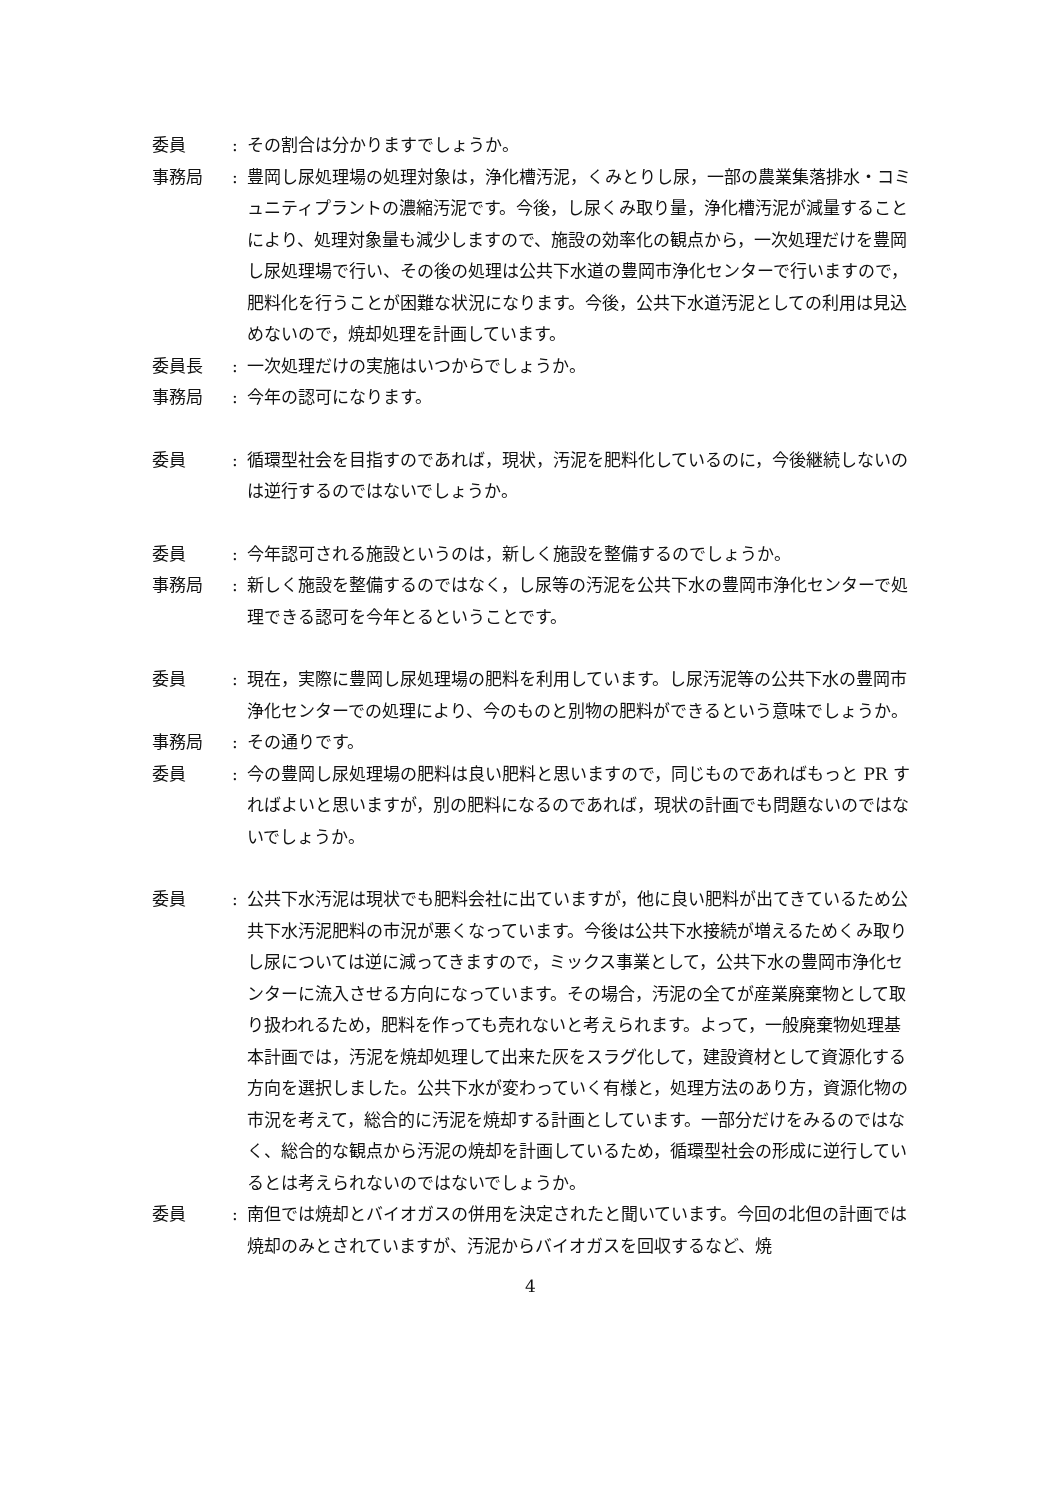委員 : その割合は分かりますでしょうか。
事務局 : 豊岡し尿処理場の処理対象は，浄化槽汚泥，くみとりし尿，一部の農業集落排水・コミュニティプラントの濃縮汚泥です。今後，し尿くみ取り量，浄化槽汚泥が減量することにより、処理対象量も減少しますので、施設の効率化の観点から，一次処理だけを豊岡し尿処理場で行い、その後の処理は公共下水道の豊岡市浄化センターで行いますので，肥料化を行うことが困難な状況になります。今後，公共下水道汚泥としての利用は見込めないので，焼却処理を計画しています。
委員長 : 一次処理だけの実施はいつからでしょうか。
事務局 : 今年の認可になります。
委員 : 循環型社会を目指すのであれば，現状，汚泥を肥料化しているのに，今後継続しないのは逆行するのではないでしょうか。
委員 : 今年認可される施設というのは，新しく施設を整備するのでしょうか。
事務局 : 新しく施設を整備するのではなく，し尿等の汚泥を公共下水の豊岡市浄化センターで処理できる認可を今年とるということです。
委員 : 現在，実際に豊岡し尿処理場の肥料を利用しています。し尿汚泥等の公共下水の豊岡市浄化センターでの処理により、今のものと別物の肥料ができるという意味でしょうか。
事務局 : その通りです。
委員 : 今の豊岡し尿処理場の肥料は良い肥料と思いますので，同じものであればもっと PR すればよいと思いますが，別の肥料になるのであれば，現状の計画でも問題ないのではないでしょうか。
委員 : 公共下水汚泥は現状でも肥料会社に出ていますが，他に良い肥料が出てきているため公共下水汚泥肥料の市況が悪くなっています。今後は公共下水接続が増えるためくみ取りし尿については逆に減ってきますので，ミックス事業として，公共下水の豊岡市浄化センターに流入させる方向になっています。その場合，汚泥の全てが産業廃棄物として取り扱われるため，肥料を作っても売れないと考えられます。よって，一般廃棄物処理基本計画では，汚泥を焼却処理して出来た灰をスラグ化して，建設資材として資源化する方向を選択しました。公共下水が変わっていく有様と，処理方法のあり方，資源化物の市況を考えて，総合的に汚泥を焼却する計画としています。一部分だけをみるのではなく、総合的な観点から汚泥の焼却を計画しているため，循環型社会の形成に逆行しているとは考えられないのではないでしょうか。
委員 : 南但では焼却とバイオガスの併用を決定されたと聞いています。今回の北但の計画では焼却のみとされていますが、汚泥からバイオガスを回収するなど、焼
4